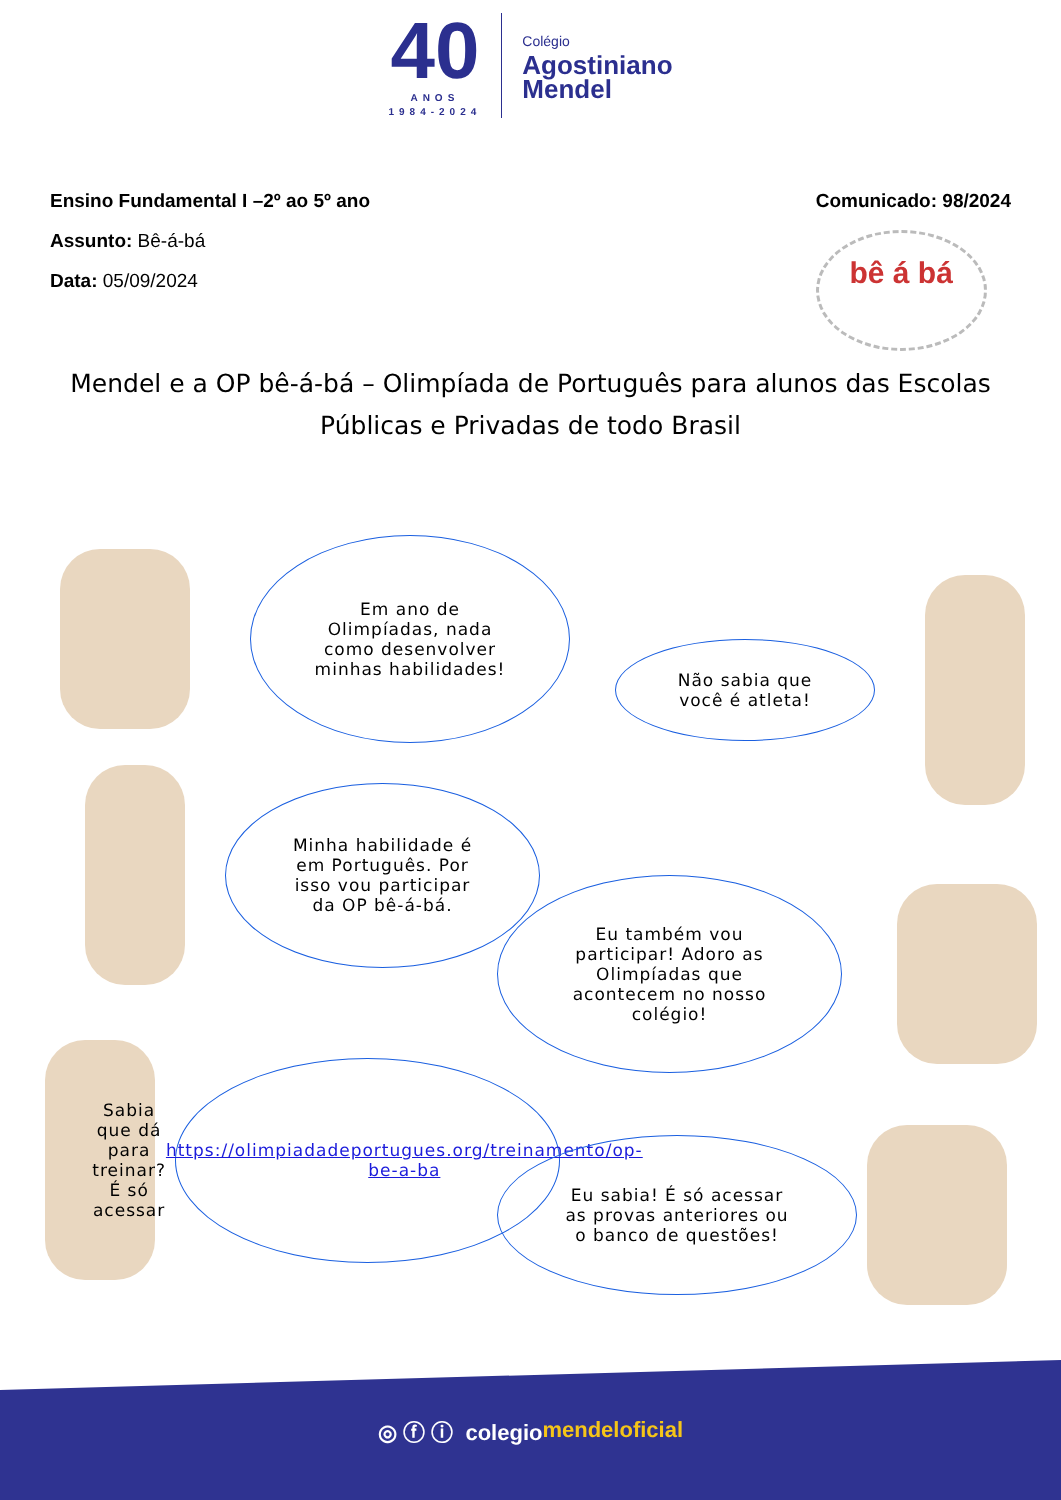40
ANOS
1984-2024
Colégio
Agostiniano
Mendel
Ensino Fundamental I –2º ao 5º ano
Assunto: Bê-á-bá
Data: 05/09/2024
Comunicado: 98/2024
bê á bá
Mendel e a OP bê-á-bá – Olimpíada de Português para alunos das Escolas Públicas e Privadas de todo Brasil
Em ano de Olimpíadas, nada como desenvolver minhas habilidades!
Não sabia que você é atleta!
Minha habilidade é em Português. Por isso vou participar da OP bê-á-bá.
Eu também vou participar! Adoro as Olimpíadas que acontecem no nosso colégio!
Sabia que dá para treinar? É só acessar https://olimpiadadeportugues.org/treinamento/op-be-a-ba
Eu sabia! É só acessar as provas anteriores ou o banco de questões!
◎ ⓕ ⓘ colegio mendeloficial